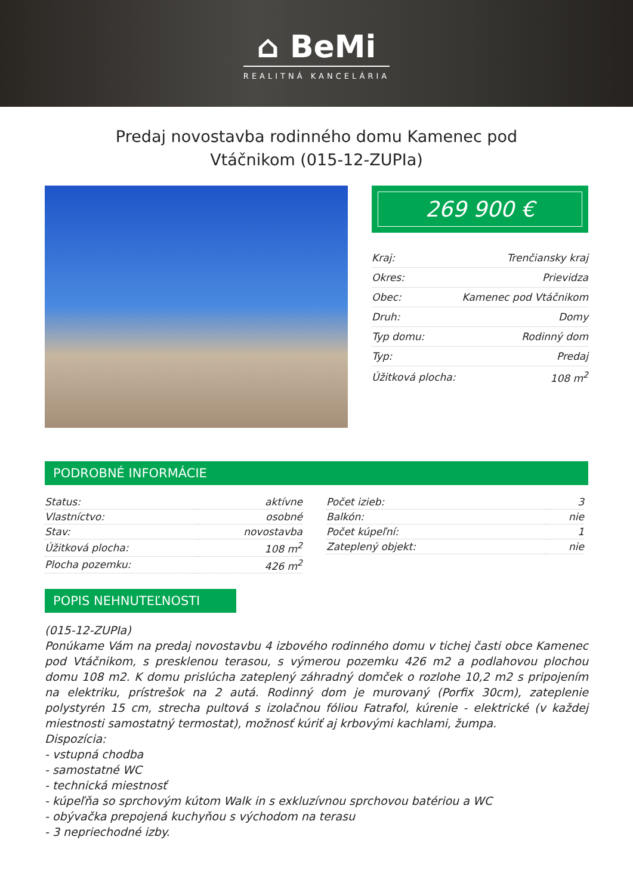⌂ BeMi
REALITNÁ KANCELÁRIA
Predaj novostavba rodinného domu Kamenec pod Vtáčnikom (015-12-ZUPIa)
269 900 €
| Kraj: | Trenčiansky kraj |
| Okres: | Prievidza |
| Obec: | Kamenec pod Vtáčnikom |
| Druh: | Domy |
| Typ domu: | Rodinný dom |
| Typ: | Predaj |
| Úžitková plocha: | 108 m<sup>2</sup> |
PODROBNÉ INFORMÁCIE
| Status: | aktívne |
| Vlastníctvo: | osobné |
| Stav: | novostavba |
| Úžitková plocha: | 108 m<sup>2</sup> |
| Plocha pozemku: | 426 m<sup>2</sup> |
| Počet izieb: | 3 |
| Balkón: | nie |
| Počet kúpeľní: | 1 |
| Zateplený objekt: | nie |
POPIS NEHNUTEĽNOSTI
(015-12-ZUPIa)
Ponúkame Vám na predaj novostavbu 4 izbového rodinného domu v tichej časti obce Kamenec pod Vtáčnikom, s presklenou terasou, s výmerou pozemku 426 m2 a podlahovou plochou domu 108 m2. K domu prislúcha zateplený záhradný domček o rozlohe 10,2 m2 s pripojením na elektriku, prístrešok na 2 autá. Rodinný dom je murovaný (Porfix 30cm), zateplenie polystyrén 15 cm, strecha pultová s izolačnou fóliou Fatrafol, kúrenie - elektrické (v každej miestnosti samostatný termostat), možnosť kúriť aj krbovými kachlami, žumpa.
Dispozícia:
- vstupná chodba
- samostatné WC
- technická miestnosť
- kúpeľňa so sprchovým kútom Walk in s exkluzívnou sprchovou batériou a WC
- obývačka prepojená kuchyňou s východom na terasu
- 3 nepriechodné izby.